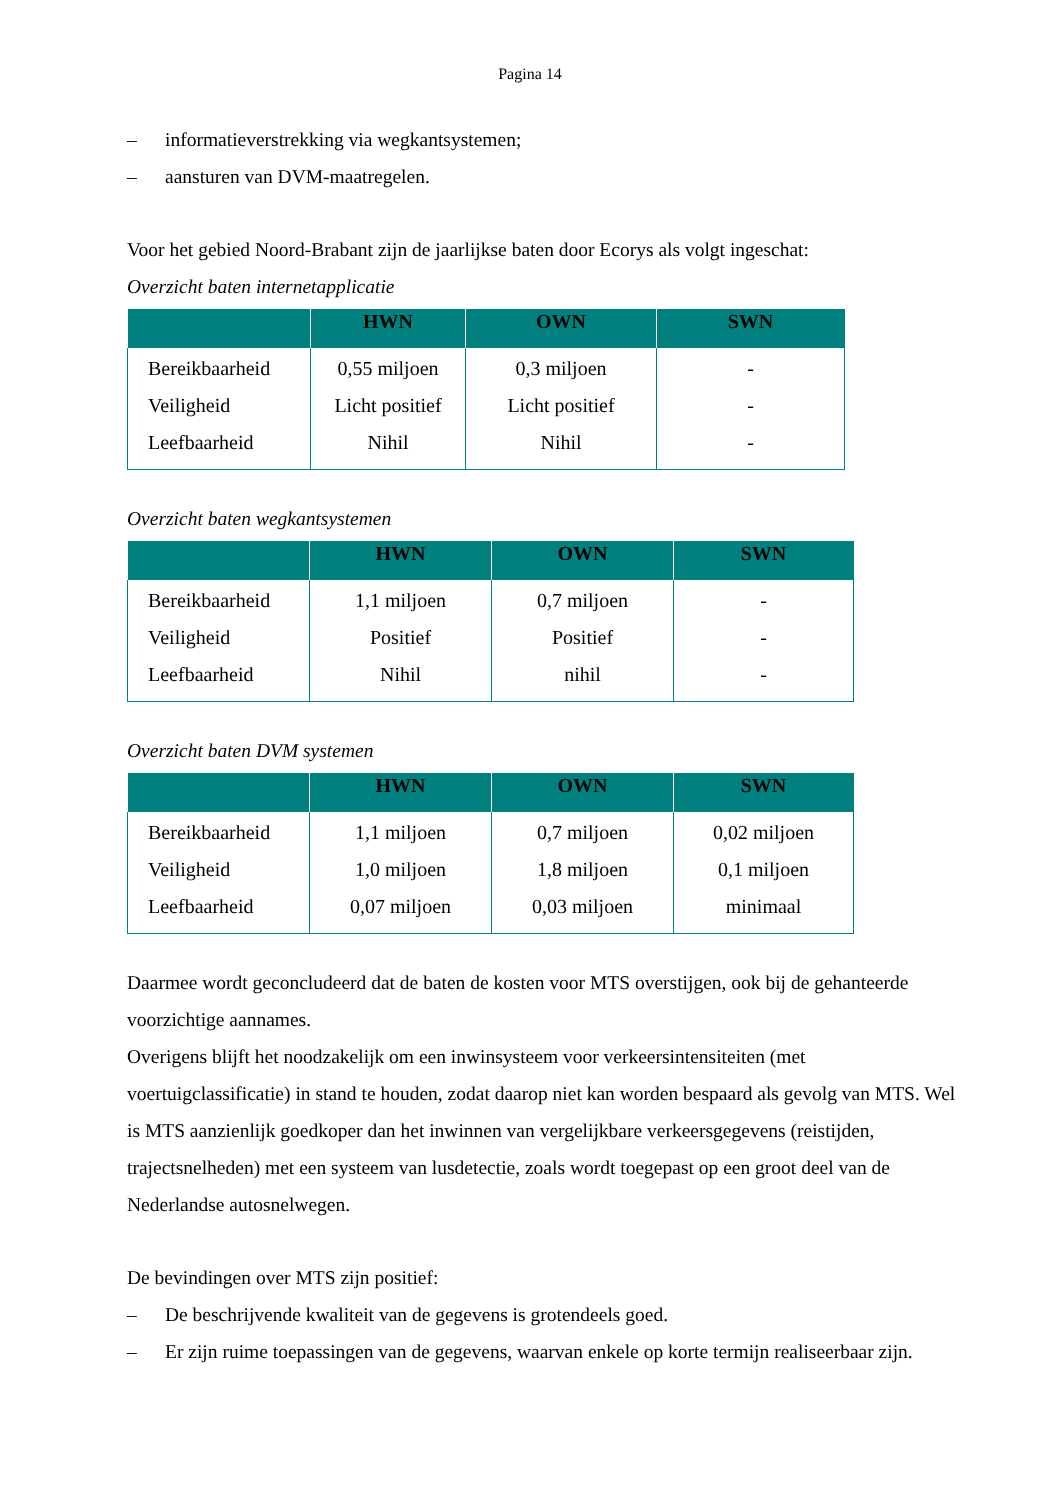Pagina 14
– informatieverstrekking via wegkantsystemen;
– aansturen van DVM-maatregelen.
Voor het gebied Noord-Brabant zijn de jaarlijkse baten door Ecorys als volgt ingeschat:
Overzicht baten internetapplicatie
| | HWN | OWN | SWN |
| --- | --- | --- | --- |
| Bereikbaarheid | 0,55 miljoen | 0,3 miljoen | - |
| Veiligheid | Licht positief | Licht positief | - |
| Leefbaarheid | Nihil | Nihil | - |
Overzicht baten wegkantsystemen
| | HWN | OWN | SWN |
| --- | --- | --- | --- |
| Bereikbaarheid | 1,1 miljoen | 0,7 miljoen | - |
| Veiligheid | Positief | Positief | - |
| Leefbaarheid | Nihil | nihil | - |
Overzicht baten DVM systemen
| | HWN | OWN | SWN |
| --- | --- | --- | --- |
| Bereikbaarheid | 1,1 miljoen | 0,7 miljoen | 0,02 miljoen |
| Veiligheid | 1,0 miljoen | 1,8 miljoen | 0,1 miljoen |
| Leefbaarheid | 0,07 miljoen | 0,03 miljoen | minimaal |
Daarmee wordt geconcludeerd dat de baten de kosten voor MTS overstijgen, ook bij de gehanteerde voorzichtige aannames.
Overigens blijft het noodzakelijk om een inwinsysteem voor verkeersintensiteiten (met voertuigclassificatie) in stand te houden, zodat daarop niet kan worden bespaard als gevolg van MTS. Wel is MTS aanzienlijk goedkoper dan het inwinnen van vergelijkbare verkeersgegevens (reistijden, trajectsnelheden) met een systeem van lusdetectie, zoals wordt toegepast op een groot deel van de Nederlandse autosnelwegen.
De bevindingen over MTS zijn positief:
– De beschrijvende kwaliteit van de gegevens is grotendeels goed.
– Er zijn ruime toepassingen van de gegevens, waarvan enkele op korte termijn realiseerbaar zijn.